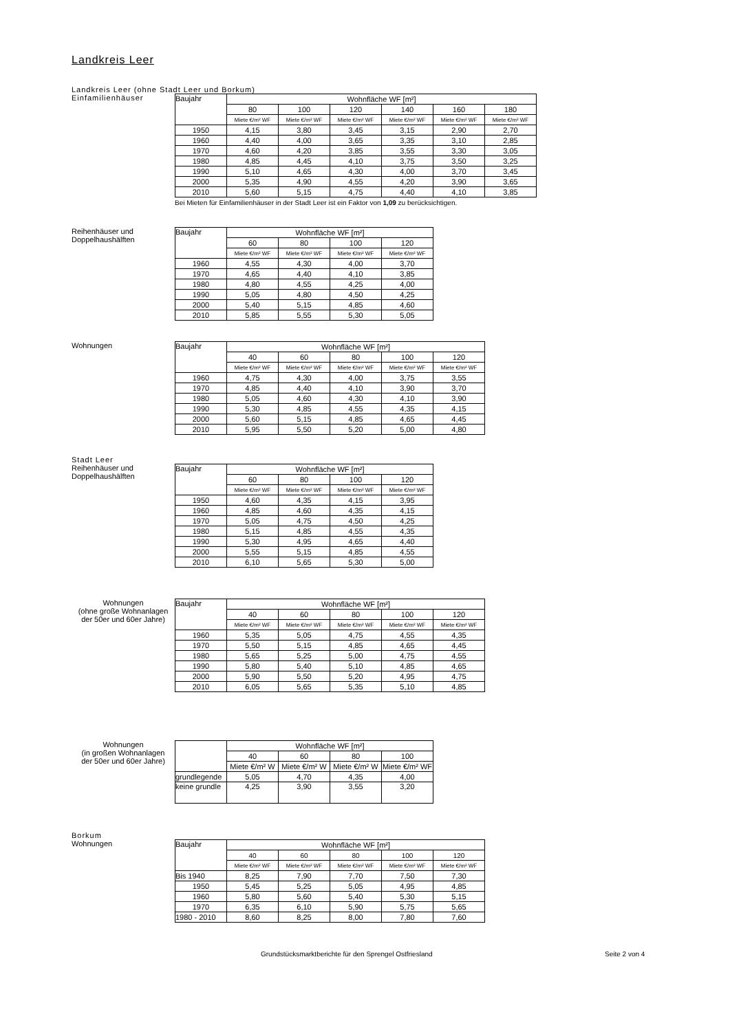Landkreis Leer
Landkreis Leer (ohne Stadt Leer und Borkum)
Einfamilienhäuser
| Baujahr | Wohnfläche WF [m²] | | | | | |
| --- | --- | --- | --- | --- | --- | --- |
| | 80 | 100 | 120 | 140 | 160 | 180 |
| | Miete €/m² WF | Miete €/m² WF | Miete €/m² WF | Miete €/m² WF | Miete €/m² WF | Miete €/m² WF |
| 1950 | 4,15 | 3,80 | 3,45 | 3,15 | 2,90 | 2,70 |
| 1960 | 4,40 | 4,00 | 3,65 | 3,35 | 3,10 | 2,85 |
| 1970 | 4,60 | 4,20 | 3,85 | 3,55 | 3,30 | 3,05 |
| 1980 | 4,85 | 4,45 | 4,10 | 3,75 | 3,50 | 3,25 |
| 1990 | 5,10 | 4,65 | 4,30 | 4,00 | 3,70 | 3,45 |
| 2000 | 5,35 | 4,90 | 4,55 | 4,20 | 3,90 | 3,65 |
| 2010 | 5,60 | 5,15 | 4,75 | 4,40 | 4,10 | 3,85 |
Bei Mieten für Einfamilienhäuser in der Stadt Leer ist ein Faktor von 1,09 zu berücksichtigen.
Reihenhäuser und
Doppelhaushälften
| Baujahr | Wohnfläche WF [m²] | | | |
| --- | --- | --- | --- | --- |
| | 60 | 80 | 100 | 120 |
| | Miete €/m² WF | Miete €/m² WF | Miete €/m² WF | Miete €/m² WF |
| 1960 | 4,55 | 4,30 | 4,00 | 3,70 |
| 1970 | 4,65 | 4,40 | 4,10 | 3,85 |
| 1980 | 4,80 | 4,55 | 4,25 | 4,00 |
| 1990 | 5,05 | 4,80 | 4,50 | 4,25 |
| 2000 | 5,40 | 5,15 | 4,85 | 4,60 |
| 2010 | 5,85 | 5,55 | 5,30 | 5,05 |
Wohnungen
| Baujahr | Wohnfläche WF [m²] | | | | |
| --- | --- | --- | --- | --- | --- |
| | 40 | 60 | 80 | 100 | 120 |
| | Miete €/m² WF | Miete €/m² WF | Miete €/m² WF | Miete €/m² WF | Miete €/m² WF |
| 1960 | 4,75 | 4,30 | 4,00 | 3,75 | 3,55 |
| 1970 | 4,85 | 4,40 | 4,10 | 3,90 | 3,70 |
| 1980 | 5,05 | 4,60 | 4,30 | 4,10 | 3,90 |
| 1990 | 5,30 | 4,85 | 4,55 | 4,35 | 4,15 |
| 2000 | 5,60 | 5,15 | 4,85 | 4,65 | 4,45 |
| 2010 | 5,95 | 5,50 | 5,20 | 5,00 | 4,80 |
Stadt Leer
Reihenhäuser und
Doppelhaushälften
| Baujahr | Wohnfläche WF [m²] | | | |
| --- | --- | --- | --- | --- |
| | 60 | 80 | 100 | 120 |
| | Miete €/m² WF | Miete €/m² WF | Miete €/m² WF | Miete €/m² WF |
| 1950 | 4,60 | 4,35 | 4,15 | 3,95 |
| 1960 | 4,85 | 4,60 | 4,35 | 4,15 |
| 1970 | 5,05 | 4,75 | 4,50 | 4,25 |
| 1980 | 5,15 | 4,85 | 4,55 | 4,35 |
| 1990 | 5,30 | 4,95 | 4,65 | 4,40 |
| 2000 | 5,55 | 5,15 | 4,85 | 4,55 |
| 2010 | 6,10 | 5,65 | 5,30 | 5,00 |
Wohnungen
(ohne große Wohnanlagen
der 50er und 60er Jahre)
| Baujahr | Wohnfläche WF [m²] | | | | |
| --- | --- | --- | --- | --- | --- |
| | 40 | 60 | 80 | 100 | 120 |
| | Miete €/m² WF | Miete €/m² WF | Miete €/m² WF | Miete €/m² WF | Miete €/m² WF |
| 1960 | 5,35 | 5,05 | 4,75 | 4,55 | 4,35 |
| 1970 | 5,50 | 5,15 | 4,85 | 4,65 | 4,45 |
| 1980 | 5,65 | 5,25 | 5,00 | 4,75 | 4,55 |
| 1990 | 5,80 | 5,40 | 5,10 | 4,85 | 4,65 |
| 2000 | 5,90 | 5,50 | 5,20 | 4,95 | 4,75 |
| 2010 | 6,05 | 5,65 | 5,35 | 5,10 | 4,85 |
Wohnungen
(in großen Wohnanlagen
der 50er und 60er Jahre)
| | Wohnfläche WF [m²] | | | |
| --- | --- | --- | --- | --- |
| | 40 | 60 | 80 | 100 |
| | Miete €/m² W | Miete €/m² W | Miete €/m² W | Miete €/m² WF |
| grundlegende | 5,05 | 4,70 | 4,35 | 4,00 |
| keine grundle | 4,25 | 3,90 | 3,55 | 3,20 |
Borkum
Wohnungen
| Baujahr | Wohnfläche WF [m²] | | | | |
| --- | --- | --- | --- | --- | --- |
| | 40 | 60 | 80 | 100 | 120 |
| | Miete €/m² WF | Miete €/m² WF | Miete €/m² WF | Miete €/m² WF | Miete €/m² WF |
| Bis 1940 | 8,25 | 7,90 | 7,70 | 7,50 | 7,30 |
| 1950 | 5,45 | 5,25 | 5,05 | 4,95 | 4,85 |
| 1960 | 5,80 | 5,60 | 5,40 | 5,30 | 5,15 |
| 1970 | 6,35 | 6,10 | 5,90 | 5,75 | 5,65 |
| 1980 - 2010 | 8,60 | 8,25 | 8,00 | 7,80 | 7,60 |
Grundstücksmarktberichte für den Sprengel Ostfriesland Seite 2 von 4